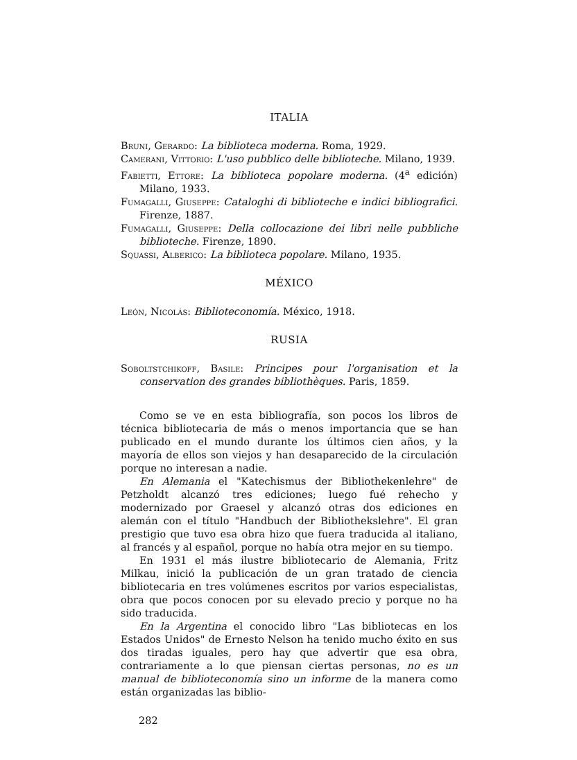ITALIA
Bruni, Gerardo: La biblioteca moderna. Roma, 1929.
Camerani, Vittorio: L'uso pubblico delle biblioteche. Milano, 1939.
Fabietti, Ettore: La biblioteca popolare moderna. (4<sup>a</sup> edición) Milano, 1933.
Fumagalli, Giuseppe: Cataloghi di biblioteche e indici bibliografici. Firenze, 1887.
Fumagalli, Giuseppe: Della collocazione dei libri nelle pubbliche biblioteche. Firenze, 1890.
Squassi, Alberico: La biblioteca popolare. Milano, 1935.
MÉXICO
León, Nicolás: Biblioteconomía. México, 1918.
RUSIA
Soboltstchikoff, Basile: Principes pour l'organisation et la conservation des grandes bibliothèques. Paris, 1859.
Como se ve en esta bibliografía, son pocos los libros de técnica bibliotecaria de más o menos importancia que se han publicado en el mundo durante los últimos cien años, y la mayoría de ellos son viejos y han desaparecido de la circulación porque no interesan a nadie.
En Alemania el "Katechismus der Bibliothekenlehre" de Petzholdt alcanzó tres ediciones; luego fué rehecho y modernizado por Graesel y alcanzó otras dos ediciones en alemán con el título "Handbuch der Bibliothekslehre". El gran prestigio que tuvo esa obra hizo que fuera traducida al italiano, al francés y al español, porque no había otra mejor en su tiempo.
En 1931 el más ilustre bibliotecario de Alemania, Fritz Milkau, inició la publicación de un gran tratado de ciencia bibliotecaria en tres volúmenes escritos por varios especialistas, obra que pocos conocen por su elevado precio y porque no ha sido traducida.
En la Argentina el conocido libro "Las bibliotecas en los Estados Unidos" de Ernesto Nelson ha tenido mucho éxito en sus dos tiradas iguales, pero hay que advertir que esa obra, contrariamente a lo que piensan ciertas personas, no es un manual de biblioteconomía sino un informe de la manera como están organizadas las biblio-
282